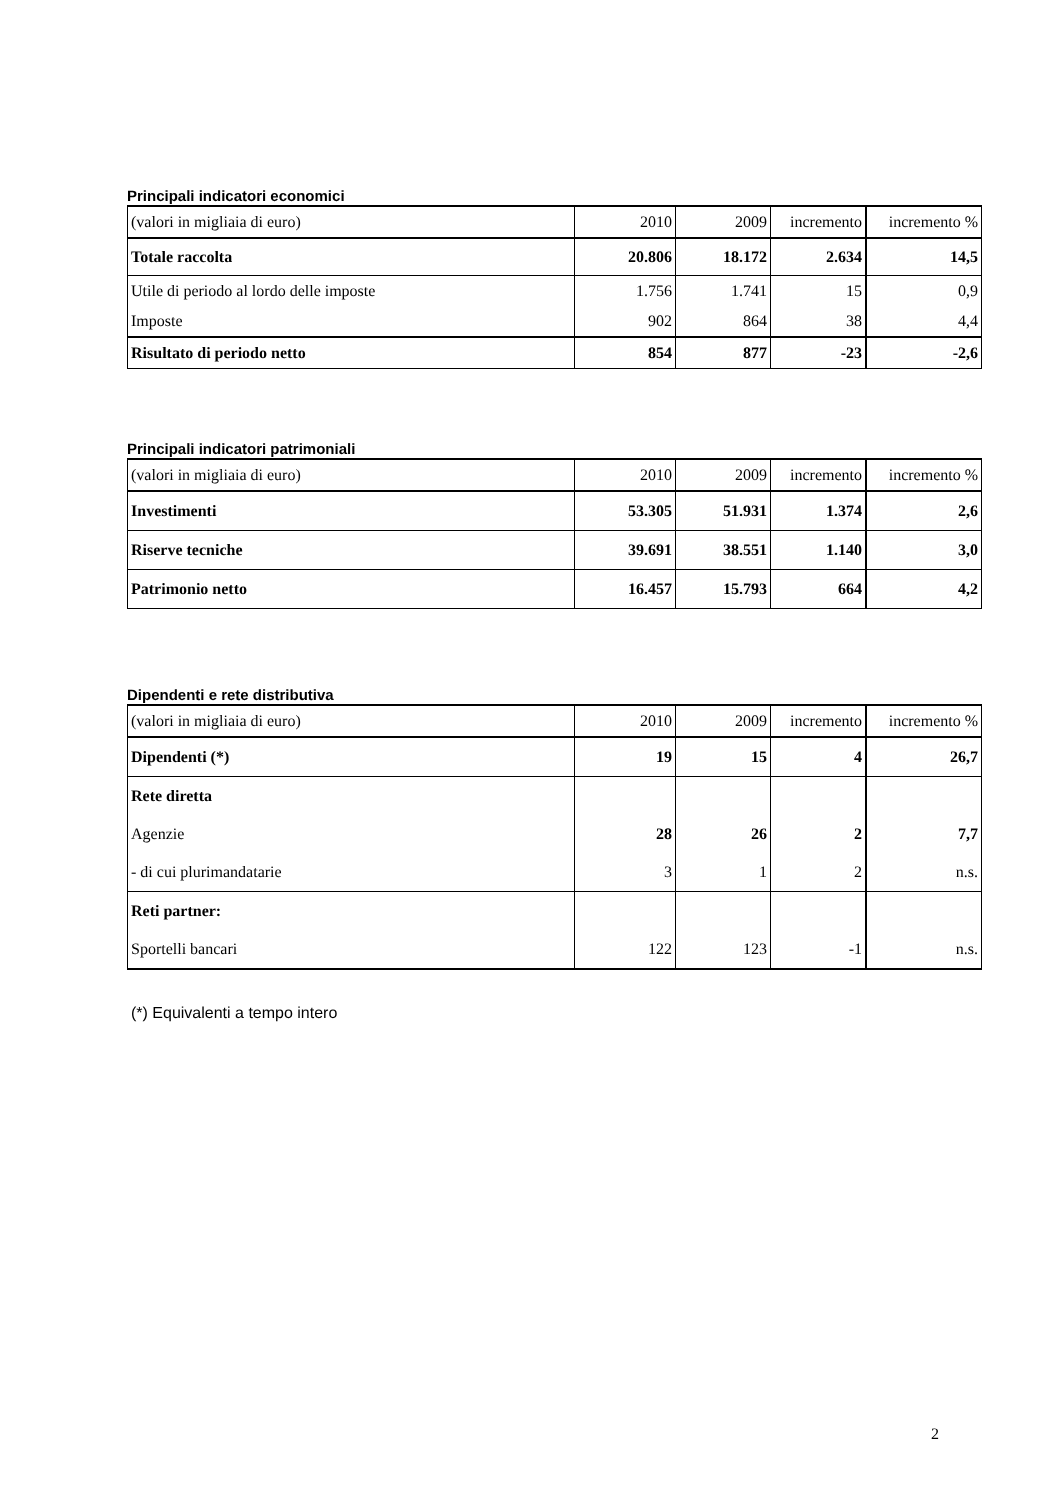Principali indicatori economici
| (valori in migliaia di euro) | 2010 | 2009 | incremento | incremento % |
| Totale raccolta | 20.806 | 18.172 | 2.634 | 14,5 |
| Utile di periodo al lordo delle imposte | 1.756 | 1.741 | 15 | 0,9 |
| Imposte | 902 | 864 | 38 | 4,4 |
| Risultato di periodo netto | 854 | 877 | -23 | -2,6 |
Principali indicatori patrimoniali
| (valori in migliaia di euro) | 2010 | 2009 | incremento | incremento % |
| Investimenti | 53.305 | 51.931 | 1.374 | 2,6 |
| Riserve tecniche | 39.691 | 38.551 | 1.140 | 3,0 |
| Patrimonio netto | 16.457 | 15.793 | 664 | 4,2 |
Dipendenti e rete distributiva
| (valori in migliaia di euro) | 2010 | 2009 | incremento | incremento % |
| Dipendenti (*) | 19 | 15 | 4 | 26,7 |
| Rete diretta | | | | |
| Agenzie | 28 | 26 | 2 | 7,7 |
| - di cui plurimandatarie | 3 | 1 | 2 | n.s. |
| Reti partner: | | | | |
| Sportelli bancari | 122 | 123 | -1 | n.s. |
(*) Equivalenti a tempo intero
2